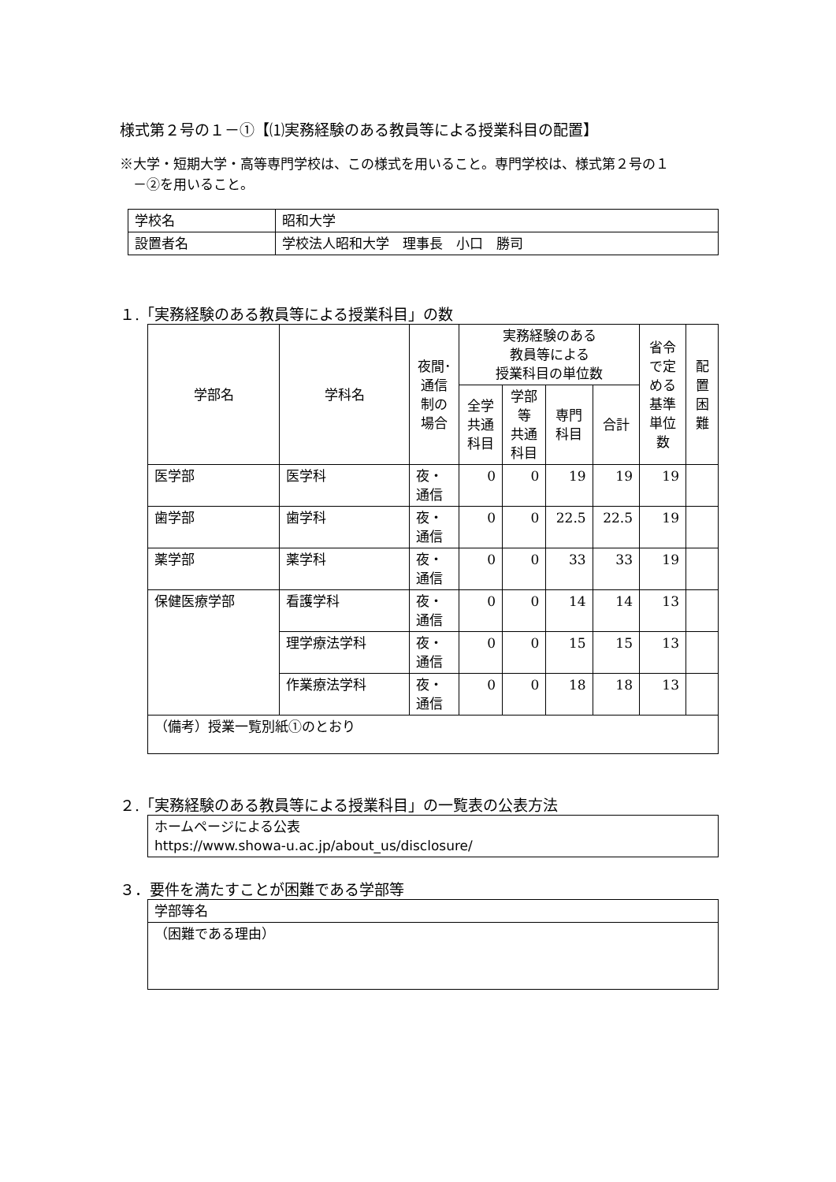様式第２号の１－①【⑴実務経験のある教員等による授業科目の配置】
※大学・短期大学・高等専門学校は、この様式を用いること。専門学校は、様式第２号の１
　－②を用いること。
| 学校名 | 昭和大学 |
| 設置者名 | 学校法人昭和大学 理事長 小口 勝司 |
１.「実務経験のある教員等による授業科目」の数
| 学部名 | 学科名 | 夜間･ 通信 制の 場合 | 実務経験のある 教員等による 授業科目の単位数 | | | | 省令 で定 める 基準 単位 数 | 配 置 困 難 |
| --- | --- | --- | --- | --- | --- | --- | --- | --- |
| | | | 全学 共通 科目 | 学部 等 共通 科目 | 専門 科目 | 合計 | | |
| 医学部 | 医学科 | 夜・ 通信 | 0 | 0 | 19 | 19 | 19 | |
| 歯学部 | 歯学科 | 夜・ 通信 | 0 | 0 | 22.5 | 22.5 | 19 | |
| 薬学部 | 薬学科 | 夜・ 通信 | 0 | 0 | 33 | 33 | 19 | |
| 保健医療学部 | 看護学科 | 夜・ 通信 | 0 | 0 | 14 | 14 | 13 | |
| | 理学療法学科 | 夜・ 通信 | 0 | 0 | 15 | 15 | 13 | |
| | 作業療法学科 | 夜・ 通信 | 0 | 0 | 18 | 18 | 13 | |
| （備考）授業一覧別紙①のとおり | | | | | | | | |
２.「実務経験のある教員等による授業科目」の一覧表の公表方法
| ホームページによる公表 https://www.showa-u.ac.jp/about_us/disclosure/ |
３．要件を満たすことが困難である学部等
| 学部等名 |
| （困難である理由） |